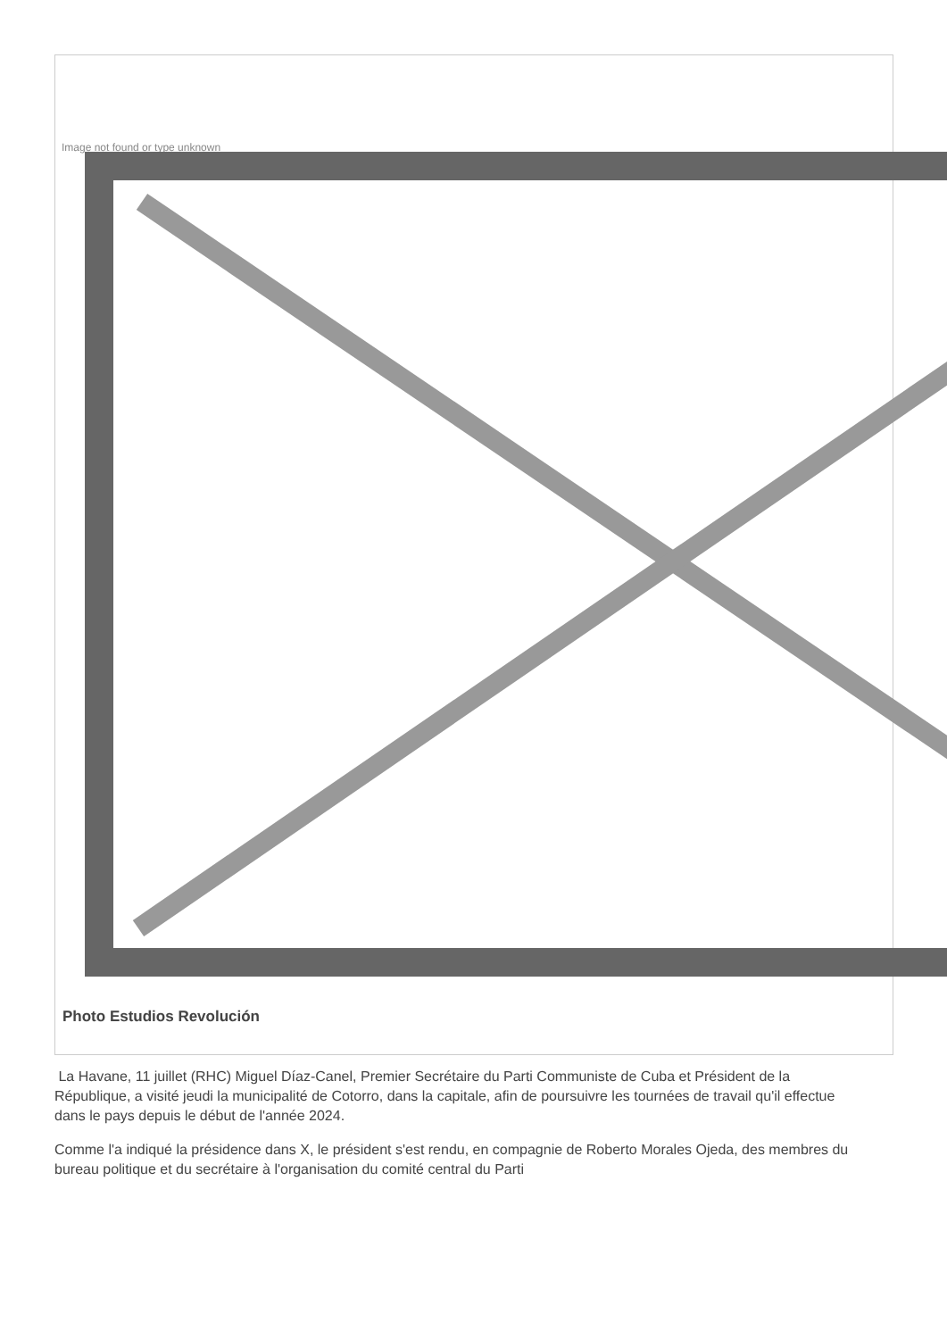Image not found or type unknown
Photo Estudios Revolución
La Havane, 11 juillet (RHC) Miguel Díaz-Canel, Premier Secrétaire du Parti Communiste de Cuba et Président de la République, a visité jeudi la municipalité de Cotorro, dans la capitale, afin de poursuivre les tournées de travail qu'il effectue dans le pays depuis le début de l'année 2024.
Comme l'a indiqué la présidence dans X, le président s'est rendu, en compagnie de Roberto Morales Ojeda, des membres du bureau politique et du secrétaire à l'organisation du comité central du Parti